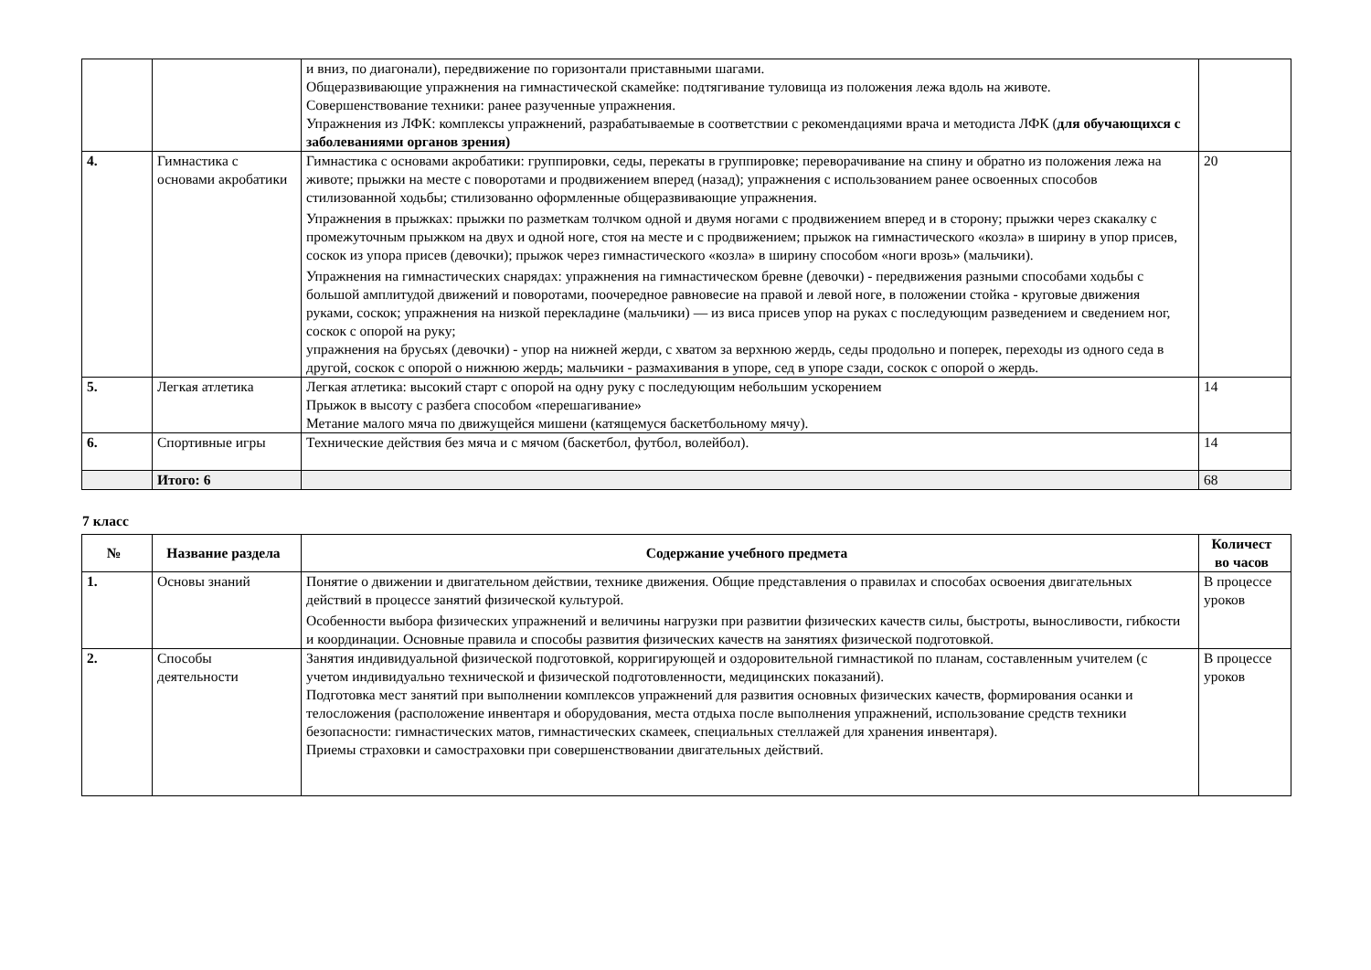| | | и вниз, по диагонали), передвижение по горизонтали приставными шагами. Общеразвивающие упражнения на гимнастической скамейке: подтягивание туловища из положения лежа вдоль на животе. Совершенствование техники: ранее разученные упражнения. Упражнения из ЛФК: комплексы упражнений, разрабатываемые в соответствии с рекомендациями врача и методиста ЛФК ( для обучающихся с заболеваниями органов зрения) | |
| 4. | Гимнастика с основами акробатики | Гимнастика с основами акробатики: группировки, седы, перекаты в группировке; переворачивание на спину и обратно из положения лежа на животе; прыжки на месте с поворотами и продвижением вперед (назад); упражнения с использованием ранее освоенных способов стилизованной ходьбы; стилизованно оформленные общеразвивающие упражнения. Упражнения в прыжках: прыжки по разметкам толчком одной и двумя ногами с продвижением вперед и в сторону; прыжки через скакалку с промежуточным прыжком на двух и одной ноге, стоя на месте и с продвижением; прыжок на гимнастического «козла» в ширину в упор присев, соскок из упора присев (девочки); прыжок через гимнастического «козла» в ширину способом «ноги врозь» (мальчики). Упражнения на гимнастических снарядах: упражнения на гимнастическом бревне (девочки) - передвижения разными способами ходьбы с большой амплитудой движений и поворотами, поочередное равновесие на правой и левой ноге, в положении стойка - круговые движения руками, соскок; упражнения на низкой перекладине (мальчики) — из виса присев упор на руках с последующим разведением и сведением ног, соскок с опорой на руку; упражнения на брусьях (девочки) - упор на нижней жерди, с хватом за верхнюю жердь, седы продольно и поперек, переходы из одного седа в другой, соскок с опорой о нижнюю жердь; мальчики - размахивания в упоре, сед в упоре сзади, соскок с опорой о жердь. | 20 |
| 5. | Легкая атлетика | Легкая атлетика: высокий старт с опорой на одну руку с последующим небольшим ускорением Прыжок в высоту с разбега способом «перешагивание» Метание малого мяча по движущейся мишени (катящемуся баскетбольному мячу). | 14 |
| 6. | Спортивные игры | Технические действия без мяча и с мячом (баскетбол, футбол, волейбол). | 14 |
| | Итого: 6 | | 68 |
7 класс
| № | Название раздела | Содержание учебного предмета | Количест во часов |
| --- | --- | --- | --- |
| 1. | Основы знаний | Понятие о движении и двигательном действии, технике движения. Общие представления о правилах и способах освоения двигательных действий в процессе занятий физической культурой. Особенности выбора физических упражнений и величины нагрузки при развитии физических качеств силы, быстроты, выносливости, гибкости и координации. Основные правила и способы развития физических качеств на занятиях физической подготовкой. | В процессе уроков |
| 2. | Способы деятельности | Занятия индивидуальной физической подготовкой, корригирующей и оздоровительной гимнастикой по планам, составленным учителем (с учетом индивидуально технической и физической подготовленности, медицинских показаний). Подготовка мест занятий при выполнении комплексов упражнений для развития основных физических качеств, формирования осанки и телосложения (расположение инвентаря и оборудования, места отдыха после выполнения упражнений, использование средств техники безопасности: гимнастических матов, гимнастических скамеек, специальных стеллажей для хранения инвентаря). Приемы страховки и самостраховки при совершенствовании двигательных действий. | В процессе уроков |